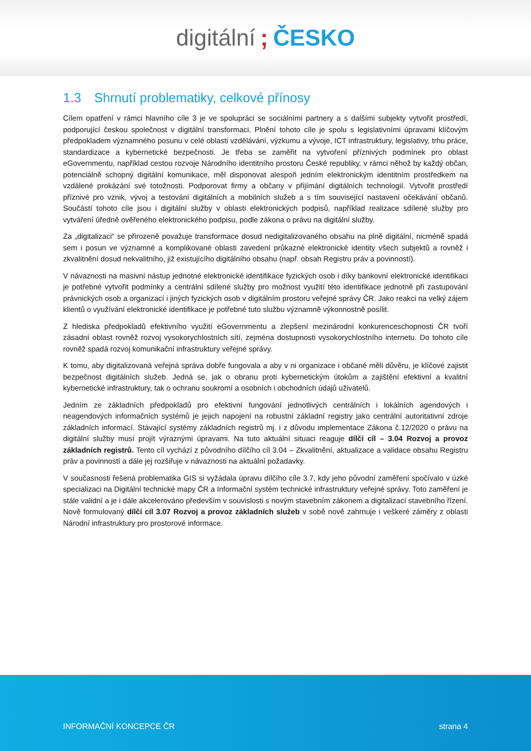digitální; ČESKO
1.3 Shrnutí problematiky, celkové přínosy
Cílem opatření v rámci hlavního cíle 3 je ve spolupráci se sociálními partnery a s dalšími subjekty vytvořit prostředí, podporující českou společnost v digitální transformaci. Plnění tohoto cíle je spolu s legislativními úpravami klíčovým předpokladem významného posunu v celé oblasti vzdělávání, výzkumu a vývoje, ICT infrastruktury, legislativy, trhu práce, standardizace a kybernetické bezpečnosti. Je třeba se zaměřit na vytvoření příznivých podmínek pro oblast eGovernmentu, například cestou rozvoje Národního identitního prostoru České republiky, v rámci něhož by každý občan, potenciálně schopný digitální komunikace, měl disponovat alespoň jedním elektronickým identitním prostředkem na vzdálené prokázání své totožnosti. Podporovat firmy a občany v přijímání digitálních technologií. Vytvořit prostředí příznivé pro vznik, vývoj a testování digitálních a mobilních služeb a s tím související nastavení očekávání občanů. Součástí tohoto cíle jsou i digitální služby v oblasti elektronických podpisů, například realizace sdílené služby pro vytváření úředně ověřeného elektronického podpisu, podle zákona o právu na digitální služby.
Za „digitalizaci“ se přirozeně považuje transformace dosud nedigitalizovaného obsahu na plně digitální, nicméně spadá sem i posun ve významné a komplikované oblasti zavedení průkazné elektronické identity všech subjektů a rovněž i zkvalitnění dosud nekvalitního, již existujícího digitálního obsahu (např. obsah Registru práv a povinností).
V návaznosti na masivní nástup jednotné elektronické identifikace fyzických osob i díky bankovní elektronické identifikaci je potřebné vytvořit podmínky a centrální sdílené služby pro možnost využití této identifikace jednotně při zastupování právnických osob a organizací i jiných fyzických osob v digitálním prostoru veřejné správy ČR. Jako reakci na velký zájem klientů o využívání elektronické identifikace je potřebné tuto službu významně výkonnostně posílit.
Z hlediska předpokladů efektivního využití eGovernmentu a zlepšení mezinárodní konkurenceschopnosti ČR tvoří zásadní oblast rovněž rozvoj vysokorychlostních sítí, zejména dostupnosti vysokorychlostního internetu. Do tohoto cíle rovněž spadá rozvoj komunikační infrastruktury veřejné správy.
K tomu, aby digitalizovaná veřejná správa dobře fungovala a aby v ni organizace i občané měli důvěru, je klíčové zajistit bezpečnost digitálních služeb. Jedná se, jak o obranu proti kybernetickým útokům a zajištění efektivní a kvalitní kybernetické infrastruktury, tak o ochranu soukromí a osobních i obchodních údajů uživatelů.
Jedním ze základních předpokladů pro efektivní fungování jednotlivých centrálních i lokálních agendových i neagendových informačních systémů je jejich napojení na robustní základní registry jako centrální autoritativní zdroje základních informací. Stávající systémy základních registrů mj. i z důvodu implementace Zákona č.12/2020 o právu na digitální služby musí projít výraznými úpravami. Na tuto aktuální situaci reaguje dílčí cíl – 3.04 Rozvoj a provoz základních registrů. Tento cíl vychází z původního dílčího cíl 3.04 – Zkvalitnění, aktualizace a validace obsahu Registru práv a povinností a dále jej rozšiřuje v návaznosti na aktuální požadavky.
V současnosti řešená problematika GIS si vyžádala úpravu dílčího cíle 3.7, kdy jeho původní zaměření spočívalo v úzké specializaci na Digitální technické mapy ČR a Informační systém technické infrastruktury veřejné správy. Toto zaměření je stále validní a je i dále akcelerováno především v souvislosti s novým stavebním zákonem a digitalizací stavebního řízení. Nově formulovaný dílčí cíl 3.07 Rozvoj a provoz základních služeb v sobě nově zahrnuje i veškeré záměry z oblasti Národní infrastruktury pro prostorové informace.
INFORMAČNÍ KONCEPCE ČR strana 4